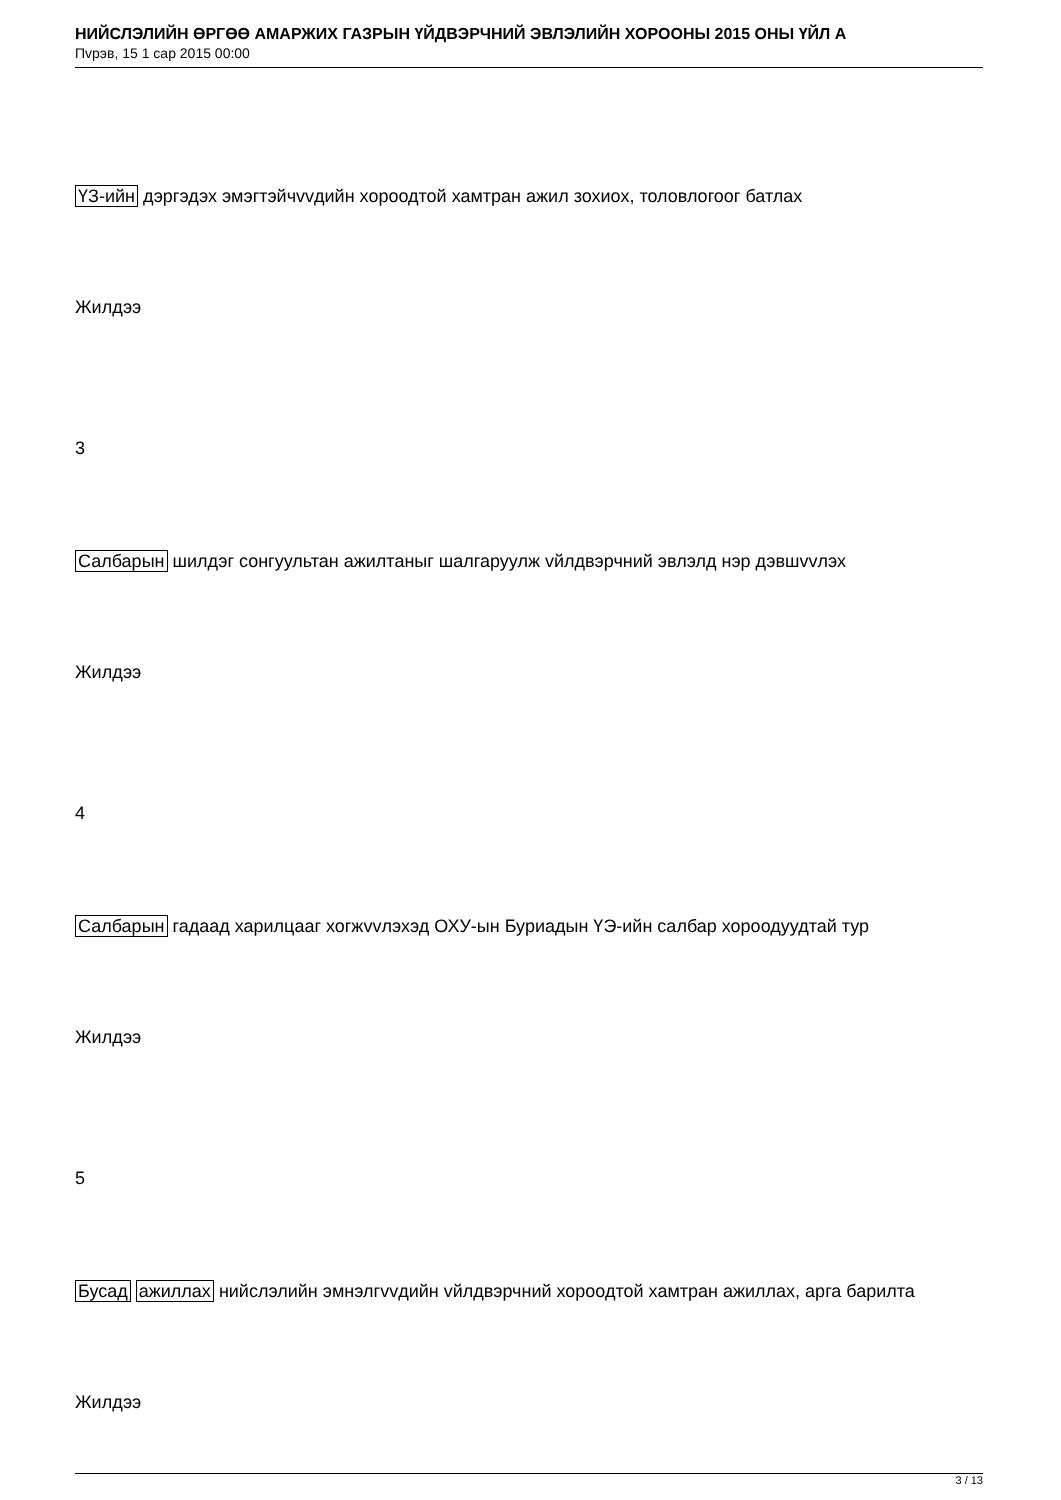НИЙСЛЭЛИЙН ӨРГӨӨ АМАРЖИХ ГАЗРЫН ҮЙДВЭРЧНИЙ ЭВЛЭЛИЙН ХОРООНЫ 2015 ОНЫ ҮЙЛ А
Пvрэв, 15 1 сар 2015 00:00
ҮЗ-ийн дэргэдэх эмэгтэйчvvдийн хороодтой хамтран ажил зохиох, толовлогоог батлах
Жилдээ
3
Салбарын шилдэг сонгуультан ажилтаныг шалгаруулж vйлдвэрчний эвлэлд нэр дэвшvvлэх
Жилдээ
4
Салбарын гадаад харилцааг хогжvvлэхэд ОХУ-ын Буриадын ҮЭ-ийн салбар хороодуудтай тур
Жилдээ
5
Бусад ажиллах нийслэлийн эмнэлгvvдийн vйлдвэрчний хороодтой хамтран ажиллах, арга барилта
Жилдээ
3 / 13